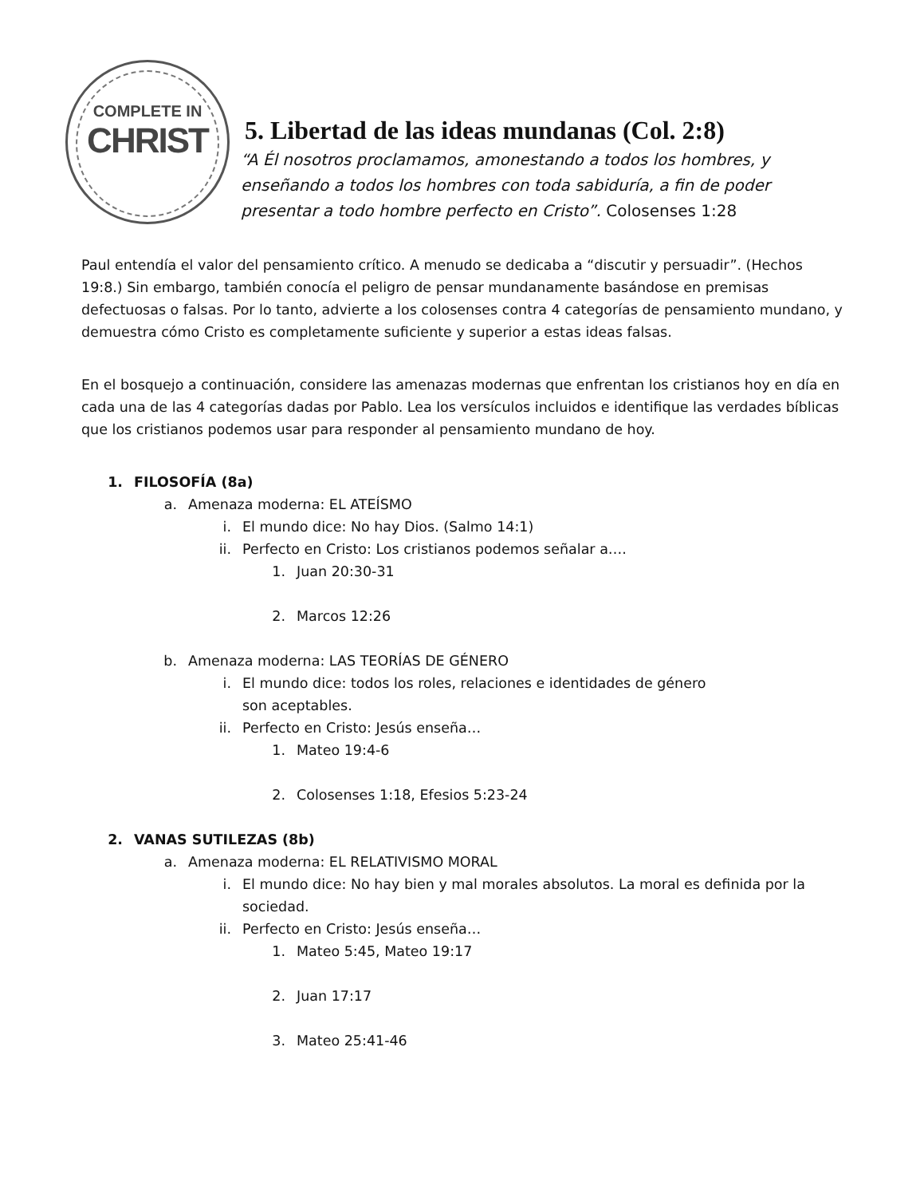COMPLETE IN
CHRIST
5. Libertad de las ideas mundanas (Col. 2:8)
“A Él nosotros proclamamos, amonestando a todos los hombres, y
enseñando a todos los hombres con toda sabiduría, a fin de poder
presentar a todo hombre perfecto en Cristo”. Colosenses 1:28
Paul entendía el valor del pensamiento crítico. A menudo se dedicaba a “discutir y persuadir”. (Hechos 19:8.) Sin embargo, también conocía el peligro de pensar mundanamente basándose en premisas defectuosas o falsas. Por lo tanto, advierte a los colosenses contra 4 categorías de pensamiento mundano, y demuestra cómo Cristo es completamente suficiente y superior a estas ideas falsas.
En el bosquejo a continuación, considere las amenazas modernas que enfrentan los cristianos hoy en día en cada una de las 4 categorías dadas por Pablo. Lea los versículos incluidos e identifique las verdades bíblicas que los cristianos podemos usar para responder al pensamiento mundano de hoy.
1. FILOSOFÍA (8a)
a. Amenaza moderna: EL ATEÍSMO
i. El mundo dice: No hay Dios. (Salmo 14:1)
ii. Perfecto en Cristo: Los cristianos podemos señalar a….
1. Juan 20:30-31
2. Marcos 12:26
b. Amenaza moderna: LAS TEORÍAS DE GÉNERO
i. El mundo dice: todos los roles, relaciones e identidades de género
son aceptables.
ii. Perfecto en Cristo: Jesús enseña…
1. Mateo 19:4-6
2. Colosenses 1:18, Efesios 5:23-24
2. VANAS SUTILEZAS (8b)
a. Amenaza moderna: EL RELATIVISMO MORAL
i. El mundo dice: No hay bien y mal morales absolutos. La moral es definida por la sociedad.
ii. Perfecto en Cristo: Jesús enseña…
1. Mateo 5:45, Mateo 19:17
2. Juan 17:17
3. Mateo 25:41-46